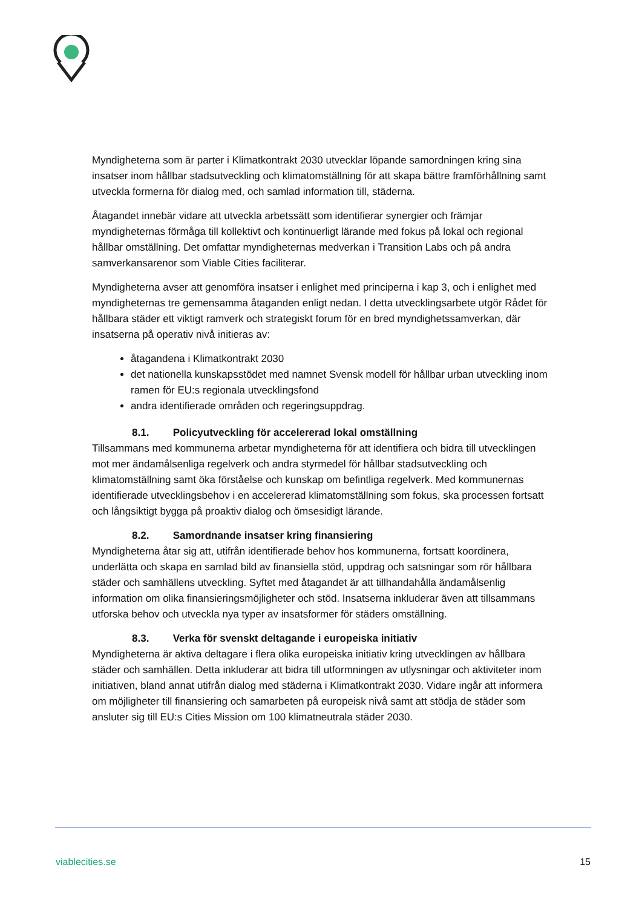Myndigheterna som är parter i Klimatkontrakt 2030 utvecklar löpande samordningen kring sina insatser inom hållbar stadsutveckling och klimatomställning för att skapa bättre framförhållning samt utveckla formerna för dialog med, och samlad information till, städerna.
Åtagandet innebär vidare att utveckla arbetssätt som identifierar synergier och främjar myndigheternas förmåga till kollektivt och kontinuerligt lärande med fokus på lokal och regional hållbar omställning. Det omfattar myndigheternas medverkan i Transition Labs och på andra samverkansarenor som Viable Cities faciliterar.
Myndigheterna avser att genomföra insatser i enlighet med principerna i kap 3, och i enlighet med myndigheternas tre gemensamma åtaganden enligt nedan. I detta utvecklingsarbete utgör Rådet för hållbara städer ett viktigt ramverk och strategiskt forum för en bred myndighetssamverkan, där insatserna på operativ nivå initieras av:
åtagandena i Klimatkontrakt 2030
det nationella kunskapsstödet med namnet Svensk modell för hållbar urban utveckling inom ramen för EU:s regionala utvecklingsfond
andra identifierade områden och regeringsuppdrag.
8.1. Policyutveckling för accelererad lokal omställning
Tillsammans med kommunerna arbetar myndigheterna för att identifiera och bidra till utvecklingen mot mer ändamålsenliga regelverk och andra styrmedel för hållbar stadsutveckling och klimatomställning samt öka förståelse och kunskap om befintliga regelverk. Med kommunernas identifierade utvecklingsbehov i en accelererad klimatomställning som fokus, ska processen fortsatt och långsiktigt bygga på proaktiv dialog och ömsesidigt lärande.
8.2. Samordnande insatser kring finansiering
Myndigheterna åtar sig att, utifrån identifierade behov hos kommunerna, fortsatt koordinera, underlätta och skapa en samlad bild av finansiella stöd, uppdrag och satsningar som rör hållbara städer och samhällens utveckling. Syftet med åtagandet är att tillhandahålla ändamålsenlig information om olika finansieringsmöjligheter och stöd. Insatserna inkluderar även att tillsammans utforska behov och utveckla nya typer av insatsformer för städers omställning.
8.3. Verka för svenskt deltagande i europeiska initiativ
Myndigheterna är aktiva deltagare i flera olika europeiska initiativ kring utvecklingen av hållbara städer och samhällen. Detta inkluderar att bidra till utformningen av utlysningar och aktiviteter inom initiativen, bland annat utifrån dialog med städerna i Klimatkontrakt 2030. Vidare ingår att informera om möjligheter till finansiering och samarbeten på europeisk nivå samt att stödja de städer som ansluter sig till EU:s Cities Mission om 100 klimatneutrala städer 2030.
viablecities.se 15